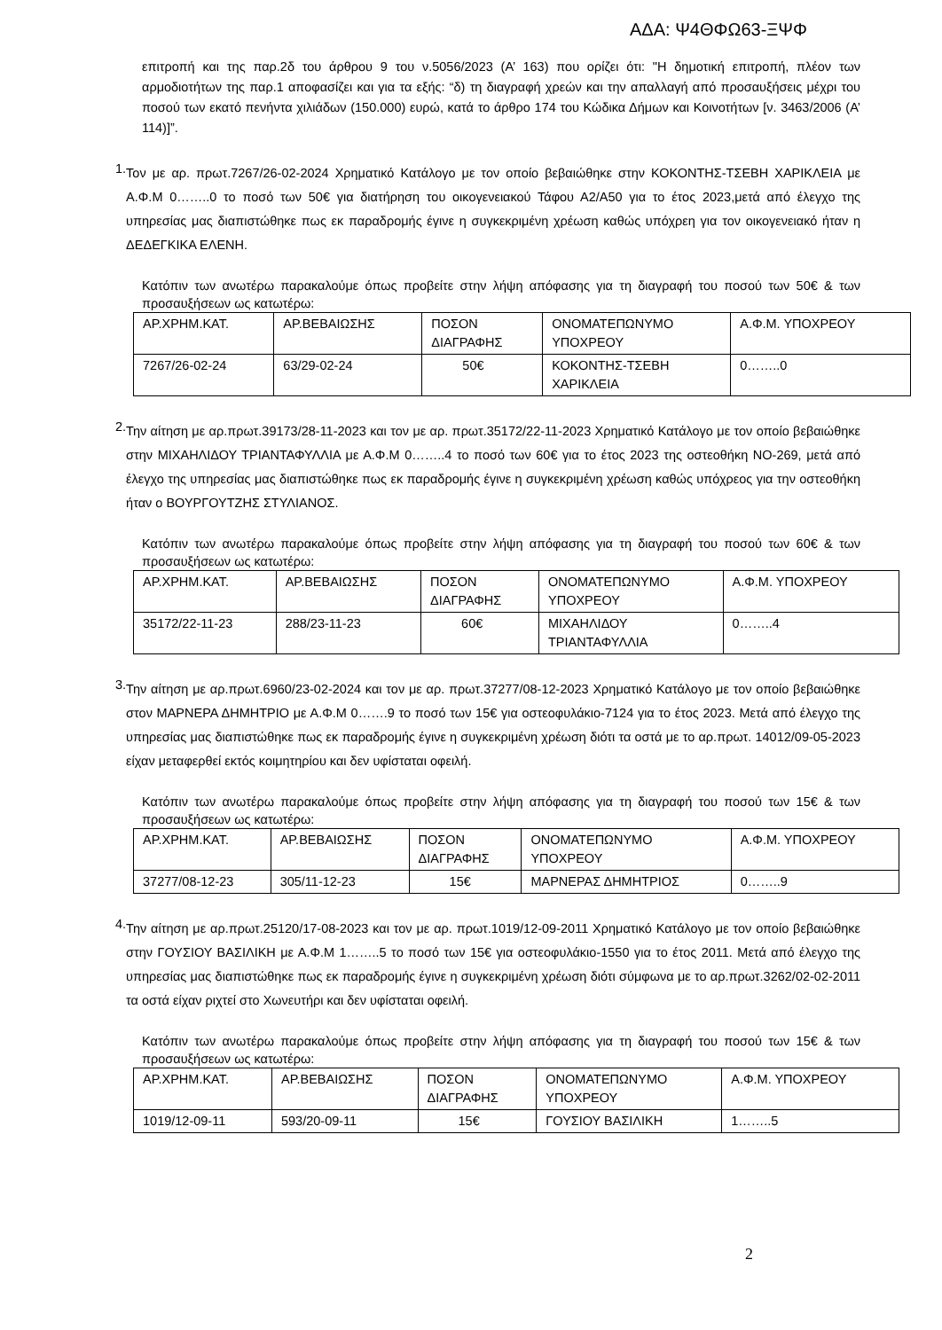ΑΔΑ: Ψ4ΘΦΩ63-ΞΨΦ
επιτροπή και της παρ.2δ του άρθρου 9 του ν.5056/2023 (Α’ 163) που ορίζει ότι: "Η δημοτική επιτροπή, πλέον των αρμοδιοτήτων της παρ.1 αποφασίζει και για τα εξής: “δ) τη διαγραφή χρεών και την απαλλαγή από προσαυξήσεις μέχρι του ποσού των εκατό πενήντα χιλιάδων (150.000) ευρώ, κατά το άρθρο 174 του Κώδικα Δήμων και Κοινοτήτων [ν. 3463/2006 (Α’ 114)]”.
1.
Τον με αρ. πρωτ.7267/26-02-2024 Χρηματικό Κατάλογο με τον οποίο βεβαιώθηκε στην ΚΟΚΟΝΤΗΣ-ΤΣΕΒΗ ΧΑΡΙΚΛΕΙΑ με Α.Φ.Μ 0……..0 το ποσό των 50€ για διατήρηση του οικογενειακού Τάφου Α2/Α50 για το έτος 2023,μετά από έλεγχο της υπηρεσίας μας διαπιστώθηκε πως εκ παραδρομής έγινε η συγκεκριμένη χρέωση καθώς υπόχρεη για τον οικογενειακό ήταν η ΔΕΔΕΓΚΙΚΑ ΕΛΕΝΗ.
Κατόπιν των ανωτέρω παρακαλούμε όπως προβείτε στην λήψη απόφασης για τη διαγραφή του ποσού των 50€ & των προσαυξήσεων ως κατωτέρω:
| ΑΡ.ΧΡΗΜ.ΚΑΤ. | ΑΡ.ΒΕΒΑΙΩΣΗΣ | ΠΟΣΟΝ ΔΙΑΓΡΑΦΗΣ | ΟΝΟΜΑΤΕΠΩΝΥΜΟ ΥΠΟΧΡΕΟΥ | Α.Φ.Μ. ΥΠΟΧΡΕΟΥ |
| 7267/26-02-24 | 63/29-02-24 | 50€ | ΚΟΚΟΝΤΗΣ-ΤΣΕΒΗ ΧΑΡΙΚΛΕΙΑ | 0……..0 |
2.
Την αίτηση με αρ.πρωτ.39173/28-11-2023 και τον με αρ. πρωτ.35172/22-11-2023 Χρηματικό Κατάλογο με τον οποίο βεβαιώθηκε στην ΜΙΧΑΗΛΙΔΟΥ ΤΡΙΑΝΤΑΦΥΛΛΙΑ με Α.Φ.Μ 0……..4 το ποσό των 60€ για το έτος 2023 της οστεοθήκη ΝΟ-269, μετά από έλεγχο της υπηρεσίας μας διαπιστώθηκε πως εκ παραδρομής έγινε η συγκεκριμένη χρέωση καθώς υπόχρεος για την οστεοθήκη ήταν ο ΒΟΥΡΓΟΥΤΖΗΣ ΣΤΥΛΙΑΝΟΣ.
Κατόπιν των ανωτέρω παρακαλούμε όπως προβείτε στην λήψη απόφασης για τη διαγραφή του ποσού των 60€ & των προσαυξήσεων ως κατωτέρω:
| ΑΡ.ΧΡΗΜ.ΚΑΤ. | ΑΡ.ΒΕΒΑΙΩΣΗΣ | ΠΟΣΟΝ ΔΙΑΓΡΑΦΗΣ | ΟΝΟΜΑΤΕΠΩΝΥΜΟ ΥΠΟΧΡΕΟΥ | Α.Φ.Μ. ΥΠΟΧΡΕΟΥ |
| 35172/22-11-23 | 288/23-11-23 | 60€ | ΜΙΧΑΗΛΙΔΟΥ ΤΡΙΑΝΤΑΦΥΛΛΙΑ | 0……..4 |
3.
Την αίτηση με αρ.πρωτ.6960/23-02-2024 και τον με αρ. πρωτ.37277/08-12-2023 Χρηματικό Κατάλογο με τον οποίο βεβαιώθηκε στον ΜΑΡΝΕΡΑ ΔΗΜΗΤΡΙΟ με Α.Φ.Μ 0…….9 το ποσό των 15€ για οστεοφυλάκιο-7124 για το έτος 2023. Μετά από έλεγχο της υπηρεσίας μας διαπιστώθηκε πως εκ παραδρομής έγινε η συγκεκριμένη χρέωση διότι τα οστά με το αρ.πρωτ. 14012/09-05-2023 είχαν μεταφερθεί εκτός κοιμητηρίου και δεν υφίσταται οφειλή.
Κατόπιν των ανωτέρω παρακαλούμε όπως προβείτε στην λήψη απόφασης για τη διαγραφή του ποσού των 15€ & των προσαυξήσεων ως κατωτέρω:
| ΑΡ.ΧΡΗΜ.ΚΑΤ. | ΑΡ.ΒΕΒΑΙΩΣΗΣ | ΠΟΣΟΝ ΔΙΑΓΡΑΦΗΣ | ΟΝΟΜΑΤΕΠΩΝΥΜΟ ΥΠΟΧΡΕΟΥ | Α.Φ.Μ. ΥΠΟΧΡΕΟΥ |
| 37277/08-12-23 | 305/11-12-23 | 15€ | ΜΑΡΝΕΡΑΣ ΔΗΜΗΤΡΙΟΣ | 0……..9 |
4.
Την αίτηση με αρ.πρωτ.25120/17-08-2023 και τον με αρ. πρωτ.1019/12-09-2011 Χρηματικό Κατάλογο με τον οποίο βεβαιώθηκε στην ΓΟΥΣΙΟΥ ΒΑΣΙΛΙΚΗ με Α.Φ.Μ 1……..5 το ποσό των 15€ για οστεοφυλάκιο-1550 για το έτος 2011. Μετά από έλεγχο της υπηρεσίας μας διαπιστώθηκε πως εκ παραδρομής έγινε η συγκεκριμένη χρέωση διότι σύμφωνα με το αρ.πρωτ.3262/02-02-2011 τα οστά είχαν ριχτεί στο Χωνευτήρι και δεν υφίσταται οφειλή.
Κατόπιν των ανωτέρω παρακαλούμε όπως προβείτε στην λήψη απόφασης για τη διαγραφή του ποσού των 15€ & των προσαυξήσεων ως κατωτέρω:
| ΑΡ.ΧΡΗΜ.ΚΑΤ. | ΑΡ.ΒΕΒΑΙΩΣΗΣ | ΠΟΣΟΝ ΔΙΑΓΡΑΦΗΣ | ΟΝΟΜΑΤΕΠΩΝΥΜΟ ΥΠΟΧΡΕΟΥ | Α.Φ.Μ. ΥΠΟΧΡΕΟΥ |
| 1019/12-09-11 | 593/20-09-11 | 15€ | ΓΟΥΣΙΟΥ ΒΑΣΙΛΙΚΗ | 1……..5 |
2